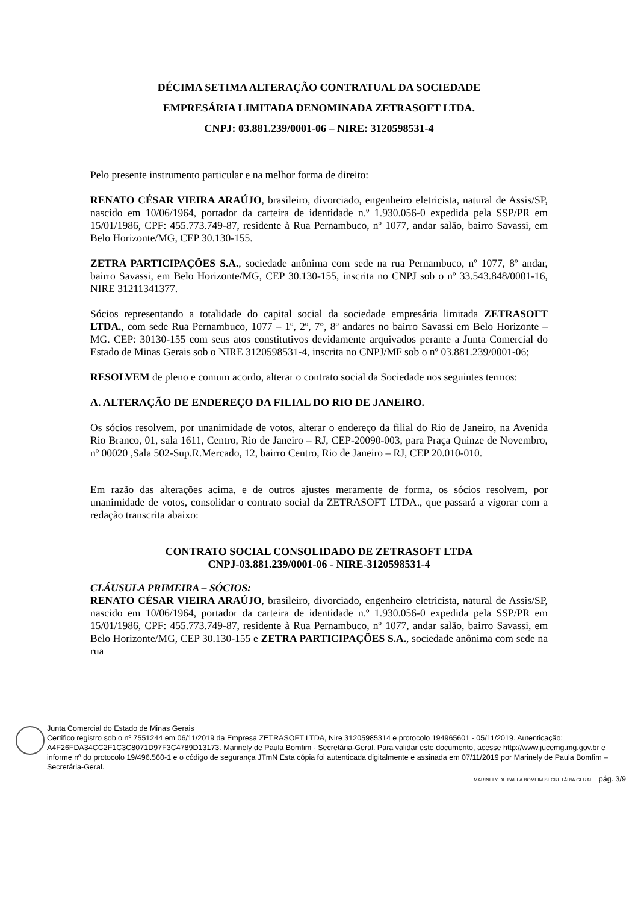DÉCIMA SETIMA ALTERAÇÃO CONTRATUAL DA SOCIEDADE
EMPRESÁRIA LIMITADA DENOMINADA ZETRASOFT LTDA.
CNPJ: 03.881.239/0001-06 – NIRE: 3120598531-4
Pelo presente instrumento particular e na melhor forma de direito:
RENATO CÉSAR VIEIRA ARAÚJO, brasileiro, divorciado, engenheiro eletricista, natural de Assis/SP, nascido em 10/06/1964, portador da carteira de identidade n.º 1.930.056-0 expedida pela SSP/PR em 15/01/1986, CPF: 455.773.749-87, residente à Rua Pernambuco, nº 1077, andar salão, bairro Savassi, em Belo Horizonte/MG, CEP 30.130-155.
ZETRA PARTICIPAÇÕES S.A., sociedade anônima com sede na rua Pernambuco, nº 1077, 8º andar, bairro Savassi, em Belo Horizonte/MG, CEP 30.130-155, inscrita no CNPJ sob o nº 33.543.848/0001-16, NIRE 31211341377.
Sócios representando a totalidade do capital social da sociedade empresária limitada ZETRASOFT LTDA., com sede Rua Pernambuco, 1077 – 1º, 2º, 7°, 8º andares no bairro Savassi em Belo Horizonte – MG. CEP: 30130-155 com seus atos constitutivos devidamente arquivados perante a Junta Comercial do Estado de Minas Gerais sob o NIRE 3120598531-4, inscrita no CNPJ/MF sob o nº 03.881.239/0001-06;
RESOLVEM de pleno e comum acordo, alterar o contrato social da Sociedade nos seguintes termos:
A. ALTERAÇÃO DE ENDEREÇO DA FILIAL DO RIO DE JANEIRO.
Os sócios resolvem, por unanimidade de votos, alterar o endereço da filial do Rio de Janeiro, na Avenida Rio Branco, 01, sala 1611, Centro, Rio de Janeiro – RJ, CEP-20090-003, para Praça Quinze de Novembro, nº 00020 ,Sala 502-Sup.R.Mercado, 12, bairro Centro, Rio de Janeiro – RJ, CEP 20.010-010.
Em razão das alterações acima, e de outros ajustes meramente de forma, os sócios resolvem, por unanimidade de votos, consolidar o contrato social da ZETRASOFT LTDA., que passará a vigorar com a redação transcrita abaixo:
CONTRATO SOCIAL CONSOLIDADO DE ZETRASOFT LTDA
CNPJ-03.881.239/0001-06 - NIRE-3120598531-4
CLÁUSULA PRIMEIRA – SÓCIOS:
RENATO CÉSAR VIEIRA ARAÚJO, brasileiro, divorciado, engenheiro eletricista, natural de Assis/SP, nascido em 10/06/1964, portador da carteira de identidade n.º 1.930.056-0 expedida pela SSP/PR em 15/01/1986, CPF: 455.773.749-87, residente à Rua Pernambuco, nº 1077, andar salão, bairro Savassi, em Belo Horizonte/MG, CEP 30.130-155 e ZETRA PARTICIPAÇÕES S.A., sociedade anônima com sede na rua
Junta Comercial do Estado de Minas Gerais
Certifico registro sob o nº 7551244 em 06/11/2019 da Empresa ZETRASOFT LTDA, Nire 31205985314 e protocolo 194965601 - 05/11/2019. Autenticação: A4F26FDA34CC2F1C3C8071D97F3C4789D13173. Marinely de Paula Bomfim - Secretária-Geral. Para validar este documento, acesse http://www.jucemg.mg.gov.br e informe nº do protocolo 19/496.560-1 e o código de segurança JTmN Esta cópia foi autenticada digitalmente e assinada em 07/11/2019 por Marinely de Paula Bomfim – Secretária-Geral.
MARINELY DE PAULA BOMFIM SECRETÁRIA GERAL pág. 3/9